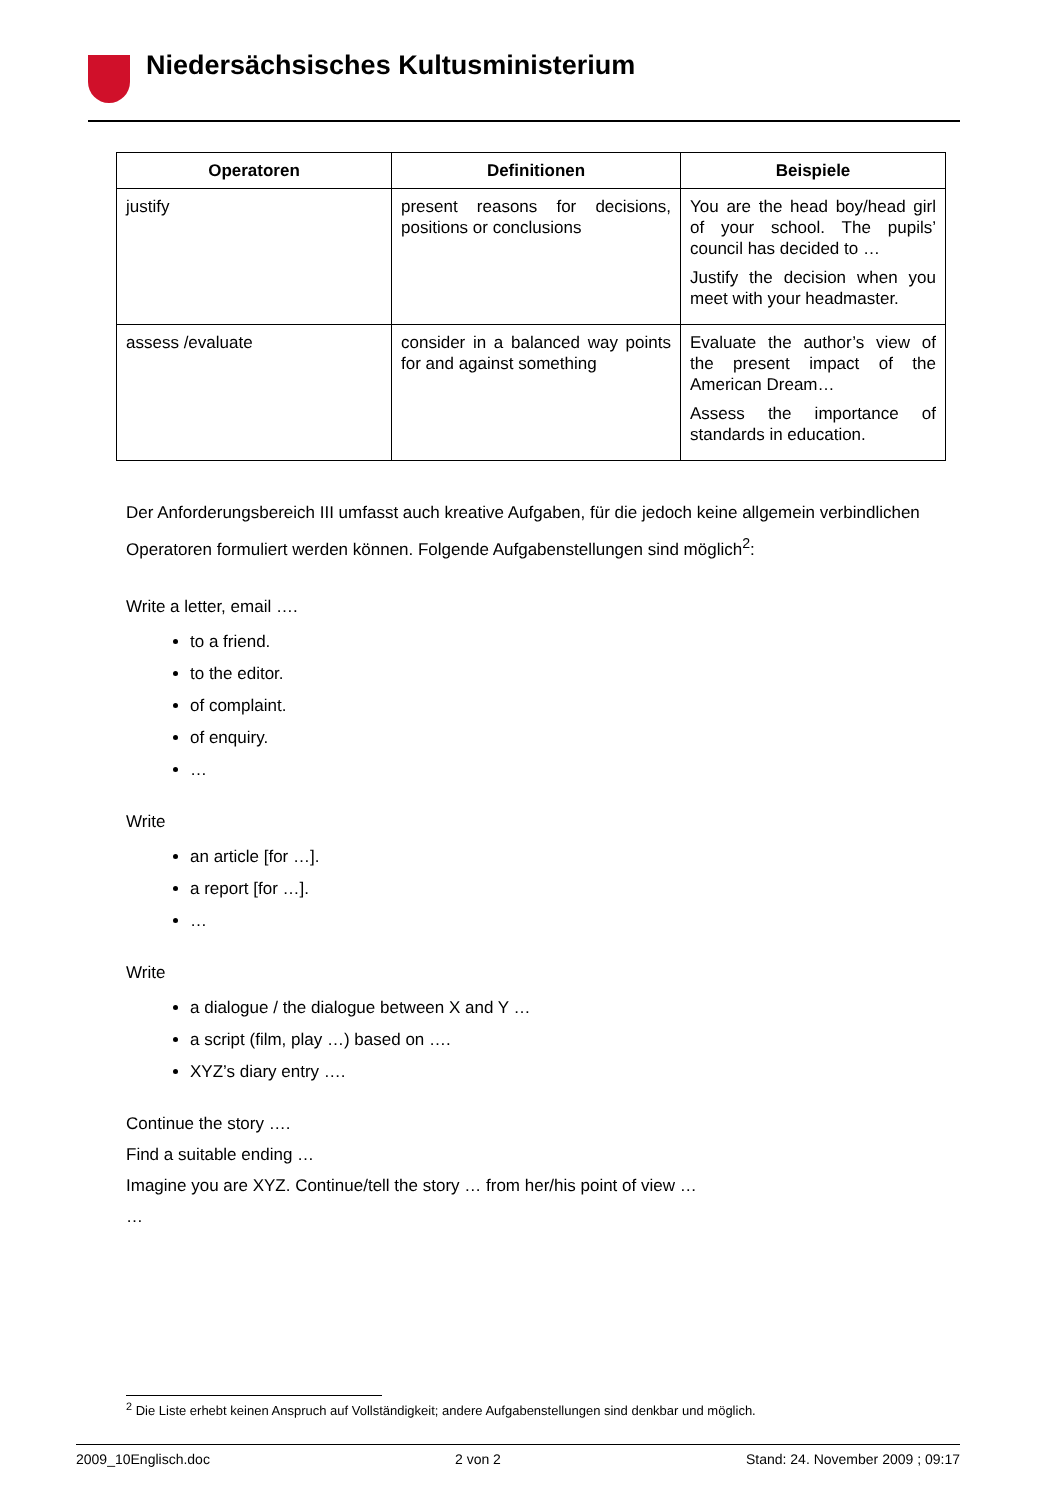Niedersächsisches Kultusministerium
| Operatoren | Definitionen | Beispiele |
| --- | --- | --- |
| justify | present reasons for decisions, positions or conclusions | You are the head boy/head girl of your school. The pupils’ council has decided to … Justify the decision when you meet with your headmaster. |
| assess /evaluate | consider in a balanced way points for and against something | Evaluate the author’s view of the present impact of the American Dream… Assess the importance of standards in education. |
Der Anforderungsbereich III umfasst auch kreative Aufgaben, für die jedoch keine allgemein verbindlichen Operatoren formuliert werden können. Folgende Aufgabenstellungen sind möglich<sup>2</sup>:
Write a letter, email ….
to a friend.
to the editor.
of complaint.
of enquiry.
…
Write
an article [for …].
a report [for …].
…
Write
a dialogue / the dialogue between X and Y …
a script (film, play …) based on ….
XYZ’s diary entry ….
Continue the story ….
Find a suitable ending …
Imagine you are XYZ. Continue/tell the story … from her/his point of view …
…
<sup>2</sup> Die Liste erhebt keinen Anspruch auf Vollständigkeit; andere Aufgabenstellungen sind denkbar und möglich.
2009_10Englisch.doc 2 von 2 Stand: 24. November 2009 ; 09:17